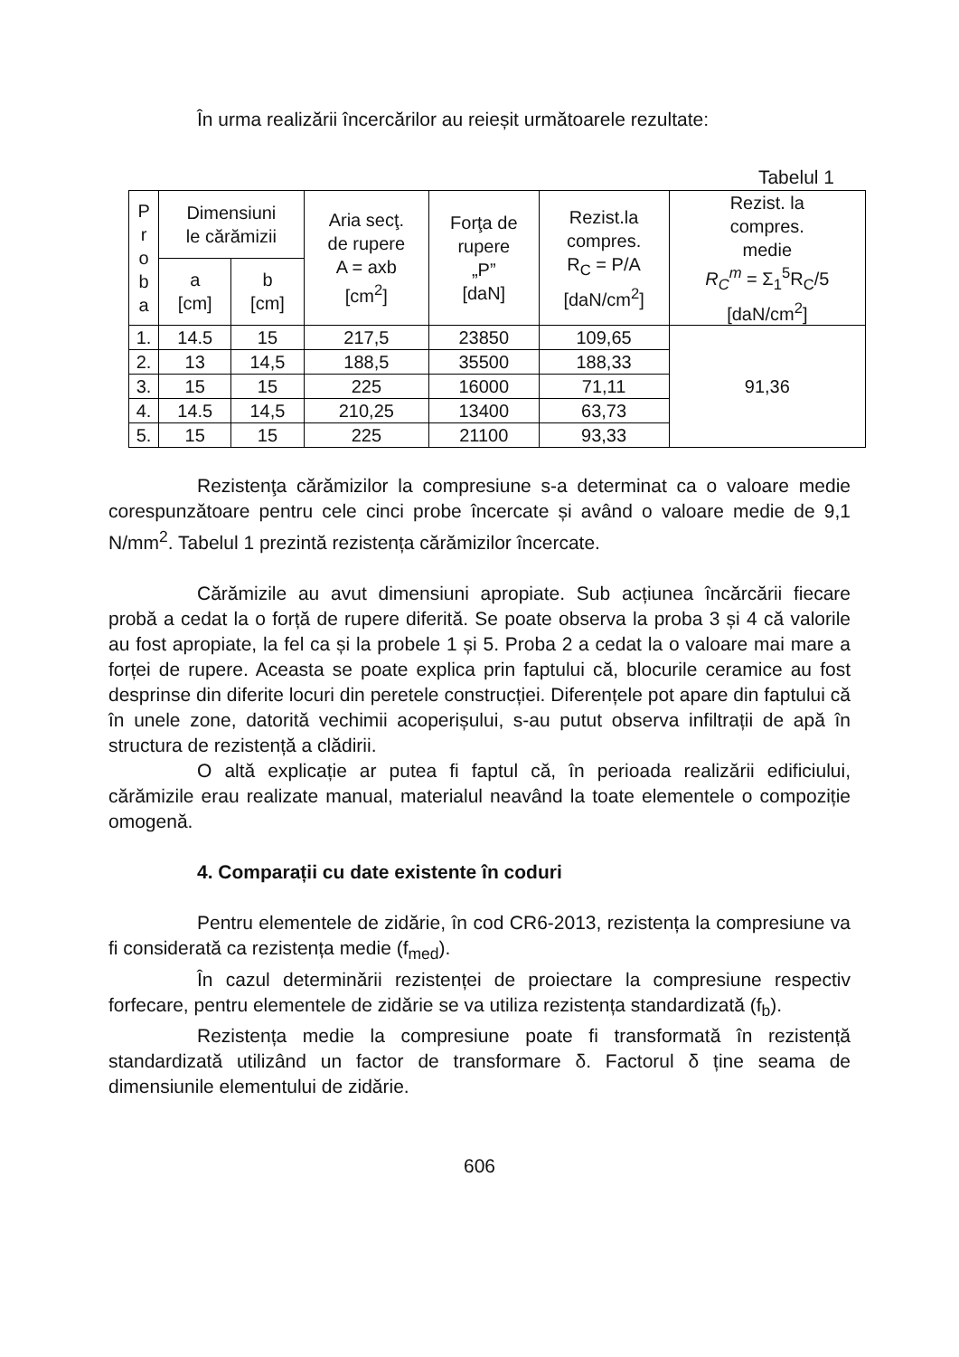În urma realizării încercărilor au reieșit următoarele rezultate:
Tabelul 1
| P r o b a | Dimensiuni le cărămizii | | Aria secţ. de rupere A = axb [cm<sup>2</sup>] | Forţa de rupere „P” [daN] | Rezist.la compres. R<sub>C</sub> = P/A [daN/cm<sup>2</sup>] | Rezist. la compres. medie R<sub>C</sub><sup>m</sup> = Σ<sub>1</sub><sup>5</sup>R<sub>C</sub>/5 [daN/cm<sup>2</sup>] |
| --- | --- | --- | --- | --- | --- | --- |
| | a [cm] | b [cm] | | | | |
| 1. | 14.5 | 15 | 217,5 | 23850 | 109,65 | 91,36 |
| 2. | 13 | 14,5 | 188,5 | 35500 | 188,33 | |
| 3. | 15 | 15 | 225 | 16000 | 71,11 | |
| 4. | 14.5 | 14,5 | 210,25 | 13400 | 63,73 | |
| 5. | 15 | 15 | 225 | 21100 | 93,33 | |
Rezistenţa cărămizilor la compresiune s-a determinat ca o valoare medie corespunzătoare pentru cele cinci probe încercate și având o valoare medie de 9,1 N/mm<sup>2</sup>. Tabelul 1 prezintă rezistența cărămizilor încercate.
Cărămizile au avut dimensiuni apropiate. Sub acțiunea încărcării fiecare probă a cedat la o forță de rupere diferită. Se poate observa la proba 3 și 4 că valorile au fost apropiate, la fel ca și la probele 1 și 5. Proba 2 a cedat la o valoare mai mare a forței de rupere. Aceasta se poate explica prin faptului că, blocurile ceramice au fost desprinse din diferite locuri din peretele construcției. Diferențele pot apare din faptului că în unele zone, datorită vechimii acoperișului, s-au putut observa infiltrații de apă în structura de rezistență a clădirii.
O altă explicație ar putea fi faptul că, în perioada realizării edificiului, cărămizile erau realizate manual, materialul neavând la toate elementele o compoziție omogenă.
4. Comparații cu date existente în coduri
Pentru elementele de zidărie, în cod CR6-2013, rezistența la compresiune va fi considerată ca rezistența medie (f<sub>med</sub>).
În cazul determinării rezistenței de proiectare la compresiune respectiv forfecare, pentru elementele de zidărie se va utiliza rezistența standardizată (f<sub>b</sub>).
Rezistența medie la compresiune poate fi transformată în rezistență standardizată utilizând un factor de transformare δ. Factorul δ ține seama de dimensiunile elementului de zidărie.
606